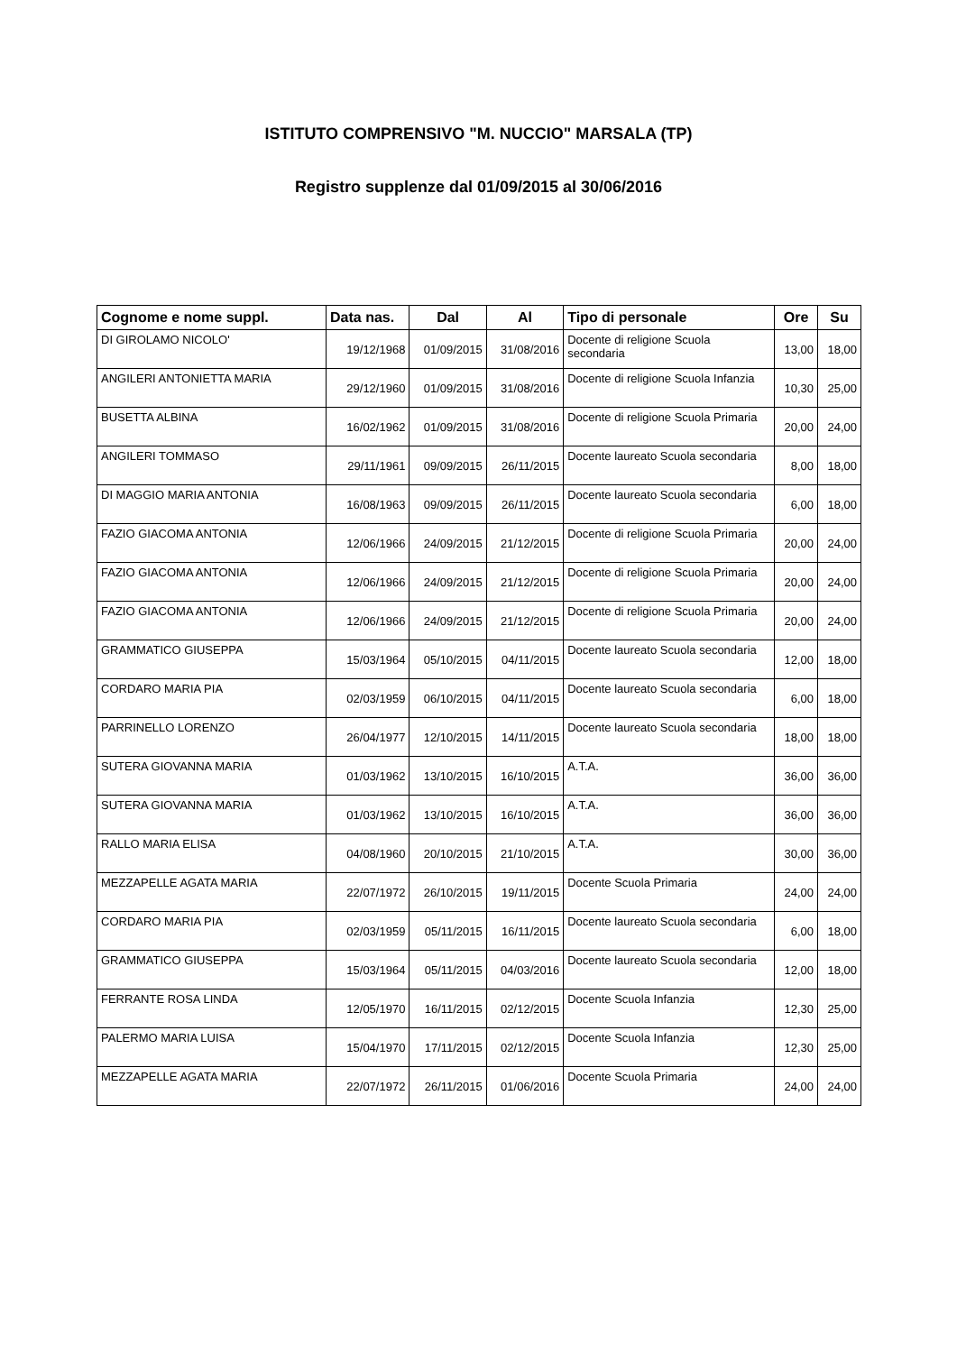ISTITUTO COMPRENSIVO "M. NUCCIO" MARSALA (TP)
Registro supplenze dal 01/09/2015 al 30/06/2016
| Cognome e nome suppl. | Data nas. | Dal | Al | Tipo di personale | Ore | Su |
| --- | --- | --- | --- | --- | --- | --- |
| DI GIROLAMO NICOLO' | 19/12/1968 | 01/09/2015 | 31/08/2016 | Docente di religione Scuola secondaria | 13,00 | 18,00 |
| ANGILERI ANTONIETTA MARIA | 29/12/1960 | 01/09/2015 | 31/08/2016 | Docente di religione Scuola Infanzia | 10,30 | 25,00 |
| BUSETTA ALBINA | 16/02/1962 | 01/09/2015 | 31/08/2016 | Docente di religione Scuola Primaria | 20,00 | 24,00 |
| ANGILERI TOMMASO | 29/11/1961 | 09/09/2015 | 26/11/2015 | Docente laureato Scuola secondaria | 8,00 | 18,00 |
| DI MAGGIO MARIA ANTONIA | 16/08/1963 | 09/09/2015 | 26/11/2015 | Docente laureato Scuola secondaria | 6,00 | 18,00 |
| FAZIO GIACOMA ANTONIA | 12/06/1966 | 24/09/2015 | 21/12/2015 | Docente di religione Scuola Primaria | 20,00 | 24,00 |
| FAZIO GIACOMA ANTONIA | 12/06/1966 | 24/09/2015 | 21/12/2015 | Docente di religione Scuola Primaria | 20,00 | 24,00 |
| FAZIO GIACOMA ANTONIA | 12/06/1966 | 24/09/2015 | 21/12/2015 | Docente di religione Scuola Primaria | 20,00 | 24,00 |
| GRAMMATICO GIUSEPPA | 15/03/1964 | 05/10/2015 | 04/11/2015 | Docente laureato Scuola secondaria | 12,00 | 18,00 |
| CORDARO MARIA PIA | 02/03/1959 | 06/10/2015 | 04/11/2015 | Docente laureato Scuola secondaria | 6,00 | 18,00 |
| PARRINELLO LORENZO | 26/04/1977 | 12/10/2015 | 14/11/2015 | Docente laureato Scuola secondaria | 18,00 | 18,00 |
| SUTERA GIOVANNA MARIA | 01/03/1962 | 13/10/2015 | 16/10/2015 | A.T.A. | 36,00 | 36,00 |
| SUTERA GIOVANNA MARIA | 01/03/1962 | 13/10/2015 | 16/10/2015 | A.T.A. | 36,00 | 36,00 |
| RALLO MARIA ELISA | 04/08/1960 | 20/10/2015 | 21/10/2015 | A.T.A. | 30,00 | 36,00 |
| MEZZAPELLE AGATA MARIA | 22/07/1972 | 26/10/2015 | 19/11/2015 | Docente Scuola Primaria | 24,00 | 24,00 |
| CORDARO MARIA PIA | 02/03/1959 | 05/11/2015 | 16/11/2015 | Docente laureato Scuola secondaria | 6,00 | 18,00 |
| GRAMMATICO GIUSEPPA | 15/03/1964 | 05/11/2015 | 04/03/2016 | Docente laureato Scuola secondaria | 12,00 | 18,00 |
| FERRANTE ROSA LINDA | 12/05/1970 | 16/11/2015 | 02/12/2015 | Docente Scuola Infanzia | 12,30 | 25,00 |
| PALERMO MARIA LUISA | 15/04/1970 | 17/11/2015 | 02/12/2015 | Docente Scuola Infanzia | 12,30 | 25,00 |
| MEZZAPELLE AGATA MARIA | 22/07/1972 | 26/11/2015 | 01/06/2016 | Docente Scuola Primaria | 24,00 | 24,00 |